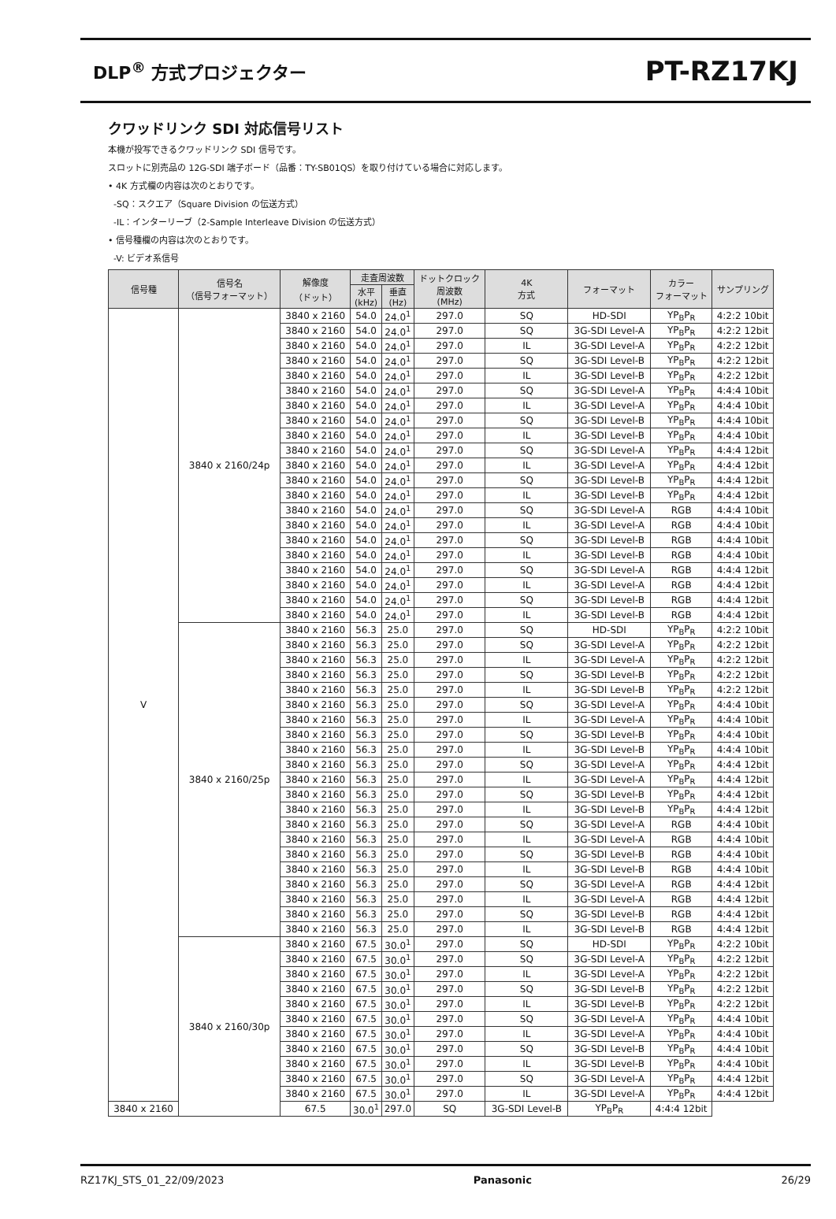DLP<sup>®</sup> 方式プロジェクター
PT-RZ17KJ
クワッドリンク SDI 対応信号リスト
本機が投写できるクワッドリンク SDI 信号です。
スロットに別売品の 12G-SDI 端子ボード（品番：TY-SB01QS）を取り付けている場合に対応します。
• 4K 方式欄の内容は次のとおりです。
-SQ：スクエア（Square Division の伝送方式）
-IL：インターリーブ（2-Sample Interleave Division の伝送方式）
• 信号種欄の内容は次のとおりです。
-V: ビデオ系信号
| 信号種 | 信号名 （信号フォーマット） | 解像度 （ドット） | 走査周波数 | | ドットクロック 周波数 (MHz) | 4K 方式 | フォーマット | カラー フォーマット | サンプリング |
| --- | --- | --- | --- | --- | --- | --- | --- | --- | --- |
| | | | 水平 (kHz) | 垂直 (Hz) | | | | | |
| V | 3840 x 2160/24p | 3840 x 2160 | 54.0 | 24.0<sup>1</sup> | 297.0 | SQ | HD-SDI | YP<sub>B</sub>P<sub>R</sub> | 4:2:2 10bit |
| | | 3840 x 2160 | 54.0 | 24.0<sup>1</sup> | 297.0 | SQ | 3G-SDI Level-A | YP<sub>B</sub>P<sub>R</sub> | 4:2:2 12bit |
| | | 3840 x 2160 | 54.0 | 24.0<sup>1</sup> | 297.0 | IL | 3G-SDI Level-A | YP<sub>B</sub>P<sub>R</sub> | 4:2:2 12bit |
| | | 3840 x 2160 | 54.0 | 24.0<sup>1</sup> | 297.0 | SQ | 3G-SDI Level-B | YP<sub>B</sub>P<sub>R</sub> | 4:2:2 12bit |
| | | 3840 x 2160 | 54.0 | 24.0<sup>1</sup> | 297.0 | IL | 3G-SDI Level-B | YP<sub>B</sub>P<sub>R</sub> | 4:2:2 12bit |
| | | 3840 x 2160 | 54.0 | 24.0<sup>1</sup> | 297.0 | SQ | 3G-SDI Level-A | YP<sub>B</sub>P<sub>R</sub> | 4:4:4 10bit |
| | | 3840 x 2160 | 54.0 | 24.0<sup>1</sup> | 297.0 | IL | 3G-SDI Level-A | YP<sub>B</sub>P<sub>R</sub> | 4:4:4 10bit |
| | | 3840 x 2160 | 54.0 | 24.0<sup>1</sup> | 297.0 | SQ | 3G-SDI Level-B | YP<sub>B</sub>P<sub>R</sub> | 4:4:4 10bit |
| | | 3840 x 2160 | 54.0 | 24.0<sup>1</sup> | 297.0 | IL | 3G-SDI Level-B | YP<sub>B</sub>P<sub>R</sub> | 4:4:4 10bit |
| | | 3840 x 2160 | 54.0 | 24.0<sup>1</sup> | 297.0 | SQ | 3G-SDI Level-A | YP<sub>B</sub>P<sub>R</sub> | 4:4:4 12bit |
| | | 3840 x 2160 | 54.0 | 24.0<sup>1</sup> | 297.0 | IL | 3G-SDI Level-A | YP<sub>B</sub>P<sub>R</sub> | 4:4:4 12bit |
| | | 3840 x 2160 | 54.0 | 24.0<sup>1</sup> | 297.0 | SQ | 3G-SDI Level-B | YP<sub>B</sub>P<sub>R</sub> | 4:4:4 12bit |
| | | 3840 x 2160 | 54.0 | 24.0<sup>1</sup> | 297.0 | IL | 3G-SDI Level-B | YP<sub>B</sub>P<sub>R</sub> | 4:4:4 12bit |
| | | 3840 x 2160 | 54.0 | 24.0<sup>1</sup> | 297.0 | SQ | 3G-SDI Level-A | RGB | 4:4:4 10bit |
| | | 3840 x 2160 | 54.0 | 24.0<sup>1</sup> | 297.0 | IL | 3G-SDI Level-A | RGB | 4:4:4 10bit |
| | | 3840 x 2160 | 54.0 | 24.0<sup>1</sup> | 297.0 | SQ | 3G-SDI Level-B | RGB | 4:4:4 10bit |
| | | 3840 x 2160 | 54.0 | 24.0<sup>1</sup> | 297.0 | IL | 3G-SDI Level-B | RGB | 4:4:4 10bit |
| | | 3840 x 2160 | 54.0 | 24.0<sup>1</sup> | 297.0 | SQ | 3G-SDI Level-A | RGB | 4:4:4 12bit |
| | | 3840 x 2160 | 54.0 | 24.0<sup>1</sup> | 297.0 | IL | 3G-SDI Level-A | RGB | 4:4:4 12bit |
| | | 3840 x 2160 | 54.0 | 24.0<sup>1</sup> | 297.0 | SQ | 3G-SDI Level-B | RGB | 4:4:4 12bit |
| | | 3840 x 2160 | 54.0 | 24.0<sup>1</sup> | 297.0 | IL | 3G-SDI Level-B | RGB | 4:4:4 12bit |
| | 3840 x 2160/25p | 3840 x 2160 | 56.3 | 25.0 | 297.0 | SQ | HD-SDI | YP<sub>B</sub>P<sub>R</sub> | 4:2:2 10bit |
| | | 3840 x 2160 | 56.3 | 25.0 | 297.0 | SQ | 3G-SDI Level-A | YP<sub>B</sub>P<sub>R</sub> | 4:2:2 12bit |
| | | 3840 x 2160 | 56.3 | 25.0 | 297.0 | IL | 3G-SDI Level-A | YP<sub>B</sub>P<sub>R</sub> | 4:2:2 12bit |
| | | 3840 x 2160 | 56.3 | 25.0 | 297.0 | SQ | 3G-SDI Level-B | YP<sub>B</sub>P<sub>R</sub> | 4:2:2 12bit |
| | | 3840 x 2160 | 56.3 | 25.0 | 297.0 | IL | 3G-SDI Level-B | YP<sub>B</sub>P<sub>R</sub> | 4:2:2 12bit |
| | | 3840 x 2160 | 56.3 | 25.0 | 297.0 | SQ | 3G-SDI Level-A | YP<sub>B</sub>P<sub>R</sub> | 4:4:4 10bit |
| | | 3840 x 2160 | 56.3 | 25.0 | 297.0 | IL | 3G-SDI Level-A | YP<sub>B</sub>P<sub>R</sub> | 4:4:4 10bit |
| | | 3840 x 2160 | 56.3 | 25.0 | 297.0 | SQ | 3G-SDI Level-B | YP<sub>B</sub>P<sub>R</sub> | 4:4:4 10bit |
| | | 3840 x 2160 | 56.3 | 25.0 | 297.0 | IL | 3G-SDI Level-B | YP<sub>B</sub>P<sub>R</sub> | 4:4:4 10bit |
| | | 3840 x 2160 | 56.3 | 25.0 | 297.0 | SQ | 3G-SDI Level-A | YP<sub>B</sub>P<sub>R</sub> | 4:4:4 12bit |
| | | 3840 x 2160 | 56.3 | 25.0 | 297.0 | IL | 3G-SDI Level-A | YP<sub>B</sub>P<sub>R</sub> | 4:4:4 12bit |
| | | 3840 x 2160 | 56.3 | 25.0 | 297.0 | SQ | 3G-SDI Level-B | YP<sub>B</sub>P<sub>R</sub> | 4:4:4 12bit |
| | | 3840 x 2160 | 56.3 | 25.0 | 297.0 | IL | 3G-SDI Level-B | YP<sub>B</sub>P<sub>R</sub> | 4:4:4 12bit |
| | | 3840 x 2160 | 56.3 | 25.0 | 297.0 | SQ | 3G-SDI Level-A | RGB | 4:4:4 10bit |
| | | 3840 x 2160 | 56.3 | 25.0 | 297.0 | IL | 3G-SDI Level-A | RGB | 4:4:4 10bit |
| | | 3840 x 2160 | 56.3 | 25.0 | 297.0 | SQ | 3G-SDI Level-B | RGB | 4:4:4 10bit |
| | | 3840 x 2160 | 56.3 | 25.0 | 297.0 | IL | 3G-SDI Level-B | RGB | 4:4:4 10bit |
| | | 3840 x 2160 | 56.3 | 25.0 | 297.0 | SQ | 3G-SDI Level-A | RGB | 4:4:4 12bit |
| | | 3840 x 2160 | 56.3 | 25.0 | 297.0 | IL | 3G-SDI Level-A | RGB | 4:4:4 12bit |
| | | 3840 x 2160 | 56.3 | 25.0 | 297.0 | SQ | 3G-SDI Level-B | RGB | 4:4:4 12bit |
| | | 3840 x 2160 | 56.3 | 25.0 | 297.0 | IL | 3G-SDI Level-B | RGB | 4:4:4 12bit |
| | 3840 x 2160/30p | 3840 x 2160 | 67.5 | 30.0<sup>1</sup> | 297.0 | SQ | HD-SDI | YP<sub>B</sub>P<sub>R</sub> | 4:2:2 10bit |
| | | 3840 x 2160 | 67.5 | 30.0<sup>1</sup> | 297.0 | SQ | 3G-SDI Level-A | YP<sub>B</sub>P<sub>R</sub> | 4:2:2 12bit |
| | | 3840 x 2160 | 67.5 | 30.0<sup>1</sup> | 297.0 | IL | 3G-SDI Level-A | YP<sub>B</sub>P<sub>R</sub> | 4:2:2 12bit |
| | | 3840 x 2160 | 67.5 | 30.0<sup>1</sup> | 297.0 | SQ | 3G-SDI Level-B | YP<sub>B</sub>P<sub>R</sub> | 4:2:2 12bit |
| | | 3840 x 2160 | 67.5 | 30.0<sup>1</sup> | 297.0 | IL | 3G-SDI Level-B | YP<sub>B</sub>P<sub>R</sub> | 4:2:2 12bit |
| | | 3840 x 2160 | 67.5 | 30.0<sup>1</sup> | 297.0 | SQ | 3G-SDI Level-A | YP<sub>B</sub>P<sub>R</sub> | 4:4:4 10bit |
| | | 3840 x 2160 | 67.5 | 30.0<sup>1</sup> | 297.0 | IL | 3G-SDI Level-A | YP<sub>B</sub>P<sub>R</sub> | 4:4:4 10bit |
| | | 3840 x 2160 | 67.5 | 30.0<sup>1</sup> | 297.0 | SQ | 3G-SDI Level-B | YP<sub>B</sub>P<sub>R</sub> | 4:4:4 10bit |
| | | 3840 x 2160 | 67.5 | 30.0<sup>1</sup> | 297.0 | IL | 3G-SDI Level-B | YP<sub>B</sub>P<sub>R</sub> | 4:4:4 10bit |
| | | 3840 x 2160 | 67.5 | 30.0<sup>1</sup> | 297.0 | SQ | 3G-SDI Level-A | YP<sub>B</sub>P<sub>R</sub> | 4:4:4 12bit |
| | | 3840 x 2160 | 67.5 | 30.0<sup>1</sup> | 297.0 | IL | 3G-SDI Level-A | YP<sub>B</sub>P<sub>R</sub> | 4:4:4 12bit |
| 3840 x 2160 | | 67.5 | 30.0<sup>1</sup> | 297.0 | SQ | 3G-SDI Level-B | YP<sub>B</sub>P<sub>R</sub> | 4:4:4 12bit | |
RZ17KJ_STS_01_22/09/2023 Panasonic 26/29